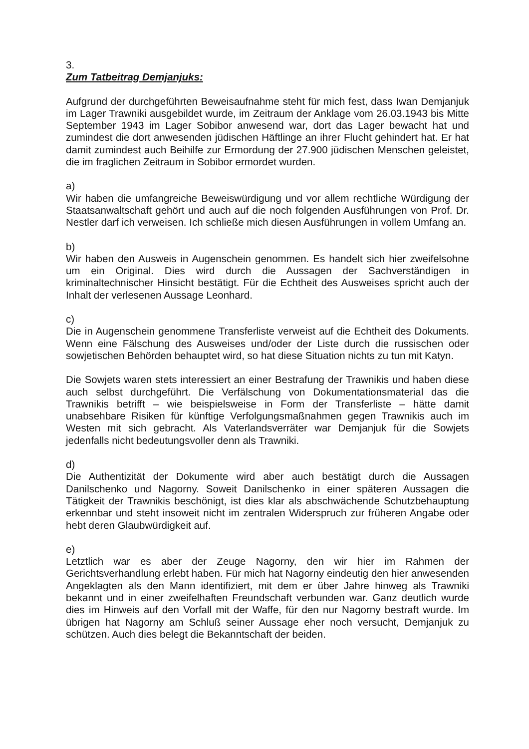3.
Zum Tatbeitrag Demjanjuks:
Aufgrund der durchgeführten Beweisaufnahme steht für mich fest, dass Iwan Demjanjuk im Lager Trawniki ausgebildet wurde, im Zeitraum der Anklage vom 26.03.1943 bis Mitte September 1943 im Lager Sobibor anwesend war, dort das Lager bewacht hat und zumindest die dort anwesenden jüdischen Häftlinge an ihrer Flucht gehindert hat. Er hat damit zumindest auch Beihilfe zur Ermordung der 27.900 jüdischen Menschen geleistet, die im fraglichen Zeitraum in Sobibor ermordet wurden.
a)
Wir haben die umfangreiche Beweiswürdigung und vor allem rechtliche Würdigung der Staatsanwaltschaft gehört und auch auf die noch folgenden Ausführungen von Prof. Dr. Nestler darf ich verweisen. Ich schließe mich diesen Ausführungen in vollem Umfang an.
b)
Wir haben den Ausweis in Augenschein genommen. Es handelt sich hier zweifelsohne um ein Original. Dies wird durch die Aussagen der Sachverständigen in kriminaltechnischer Hinsicht bestätigt. Für die Echtheit des Ausweises spricht auch der Inhalt der verlesenen Aussage Leonhard.
c)
Die in Augenschein genommene Transferliste verweist auf die Echtheit des Dokuments. Wenn eine Fälschung des Ausweises und/oder der Liste durch die russischen oder sowjetischen Behörden behauptet wird, so hat diese Situation nichts zu tun mit Katyn.
Die Sowjets waren stets interessiert an einer Bestrafung der Trawnikis und haben diese auch selbst durchgeführt. Die Verfälschung von Dokumentationsmaterial das die Trawnikis betrifft – wie beispielsweise in Form der Transferliste – hätte damit unabsehbare Risiken für künftige Verfolgungsmaßnahmen gegen Trawnikis auch im Westen mit sich gebracht. Als Vaterlandsverräter war Demjanjuk für die Sowjets jedenfalls nicht bedeutungsvoller denn als Trawniki.
d)
Die Authentizität der Dokumente wird aber auch bestätigt durch die Aussagen Danilschenko und Nagorny. Soweit Danilschenko in einer späteren Aussagen die Tätigkeit der Trawnikis beschönigt, ist dies klar als abschwächende Schutzbehauptung erkennbar und steht insoweit nicht im zentralen Widerspruch zur früheren Angabe oder hebt deren Glaubwürdigkeit auf.
e)
Letztlich war es aber der Zeuge Nagorny, den wir hier im Rahmen der Gerichtsverhandlung erlebt haben. Für mich hat Nagorny eindeutig den hier anwesenden Angeklagten als den Mann identifiziert, mit dem er über Jahre hinweg als Trawniki bekannt und in einer zweifelhaften Freundschaft verbunden war. Ganz deutlich wurde dies im Hinweis auf den Vorfall mit der Waffe, für den nur Nagorny bestraft wurde. Im übrigen hat Nagorny am Schluß seiner Aussage eher noch versucht, Demjanjuk zu schützen. Auch dies belegt die Bekanntschaft der beiden.